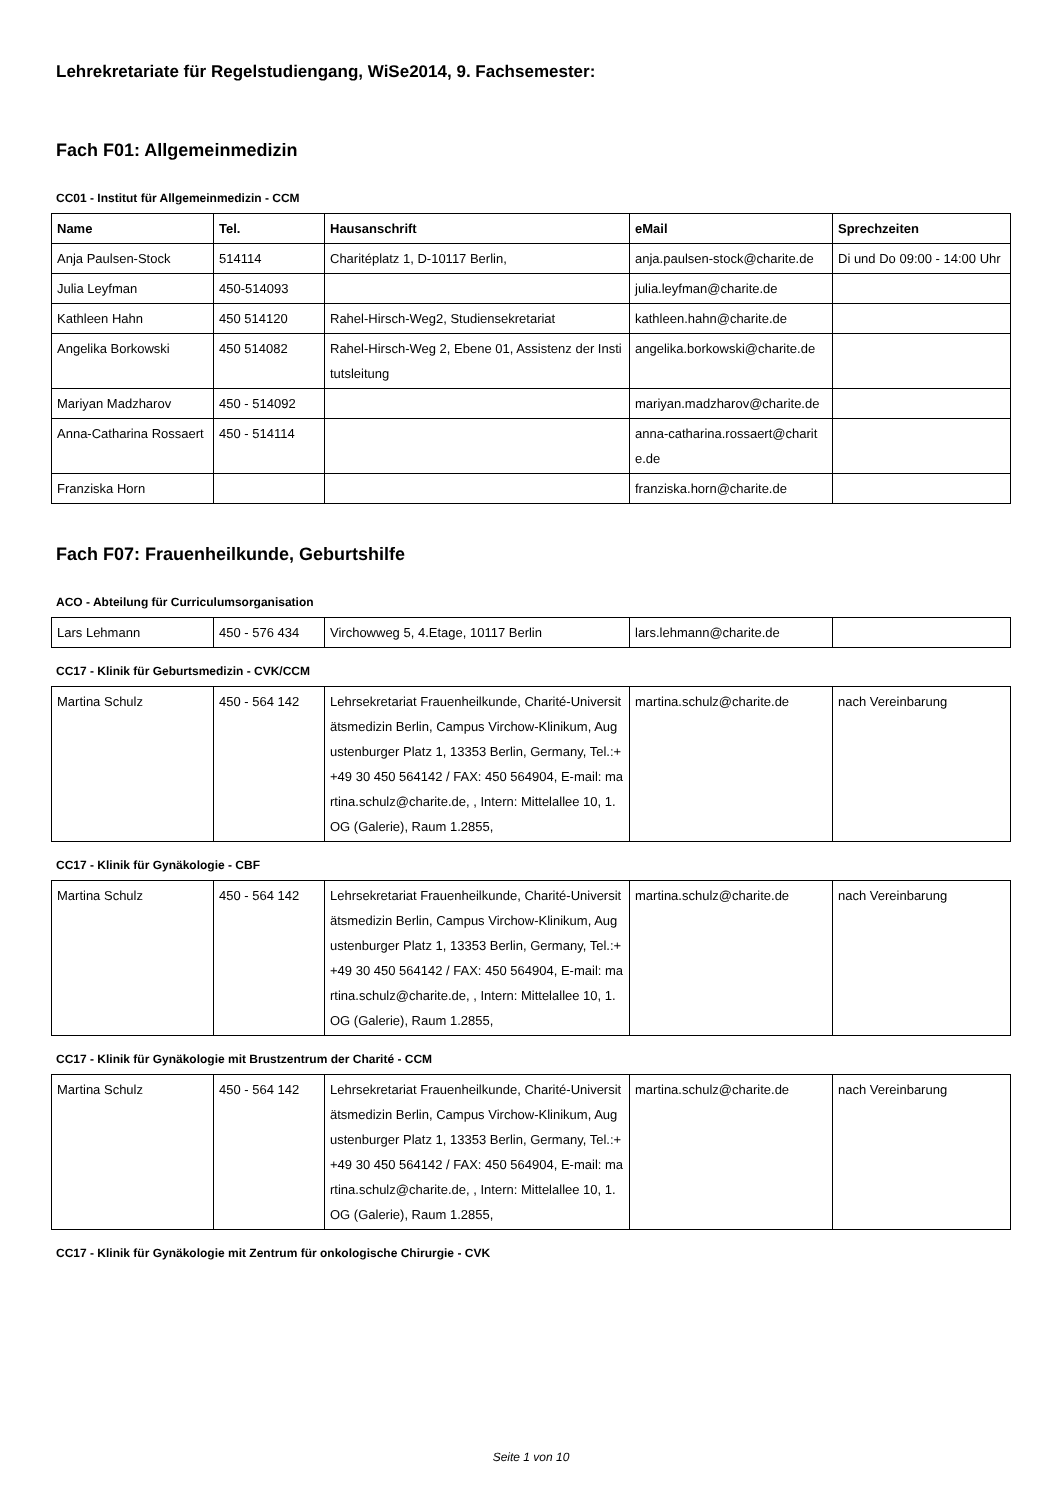Lehrekretariate für Regelstudiengang, WiSe2014, 9. Fachsemester:
Fach F01: Allgemeinmedizin
CC01 - Institut für Allgemeinmedizin - CCM
| Name | Tel. | Hausanschrift | eMail | Sprechzeiten |
| --- | --- | --- | --- | --- |
| Anja Paulsen-Stock | 514114 | Charitéplatz 1, D-10117 Berlin, | anja.paulsen-stock@charite.de | Di und Do 09:00 - 14:00 Uhr |
| Julia Leyfman | 450-514093 | | julia.leyfman@charite.de | |
| Kathleen Hahn | 450 514120 | Rahel-Hirsch-Weg2, Studiensekretariat | kathleen.hahn@charite.de | |
| Angelika Borkowski | 450 514082 | Rahel-Hirsch-Weg 2, Ebene 01, Assistenz der Institutsleitung | angelika.borkowski@charite.de | |
| Mariyan Madzharov | 450 - 514092 | | mariyan.madzharov@charite.de | |
| Anna-Catharina Rossaert | 450 - 514114 | | anna-catharina.rossaert@charite.de | |
| Franziska Horn | | | franziska.horn@charite.de | |
Fach F07: Frauenheilkunde, Geburtshilfe
ACO - Abteilung für Curriculumsorganisation
| Lars Lehmann | 450 - 576 434 | Virchowweg 5, 4.Etage, 10117 Berlin | lars.lehmann@charite.de | |
CC17 - Klinik für Geburtsmedizin - CVK/CCM
| Martina Schulz | 450 - 564 142 | Lehrsekretariat Frauenheilkunde, Charité-Universitätsmedizin Berlin, Campus Virchow-Klinikum, Augustenburger Platz 1, 13353 Berlin, Germany, Tel.:++49 30 450 564142 / FAX: 450 564904, E-mail: martina.schulz@charite.de, , Intern: Mittelallee 10, 1. OG (Galerie), Raum 1.2855, | martina.schulz@charite.de | nach Vereinbarung |
CC17 - Klinik für Gynäkologie - CBF
| Martina Schulz | 450 - 564 142 | Lehrsekretariat Frauenheilkunde, Charité-Universitätsmedizin Berlin, Campus Virchow-Klinikum, Augustenburger Platz 1, 13353 Berlin, Germany, Tel.:++49 30 450 564142 / FAX: 450 564904, E-mail: martina.schulz@charite.de, , Intern: Mittelallee 10, 1. OG (Galerie), Raum 1.2855, | martina.schulz@charite.de | nach Vereinbarung |
CC17 - Klinik für Gynäkologie mit Brustzentrum der Charité - CCM
| Martina Schulz | 450 - 564 142 | Lehrsekretariat Frauenheilkunde, Charité-Universitätsmedizin Berlin, Campus Virchow-Klinikum, Augustenburger Platz 1, 13353 Berlin, Germany, Tel.:++49 30 450 564142 / FAX: 450 564904, E-mail: martina.schulz@charite.de, , Intern: Mittelallee 10, 1. OG (Galerie), Raum 1.2855, | martina.schulz@charite.de | nach Vereinbarung |
CC17 - Klinik für Gynäkologie mit Zentrum für onkologische Chirurgie - CVK
Seite 1 von 10